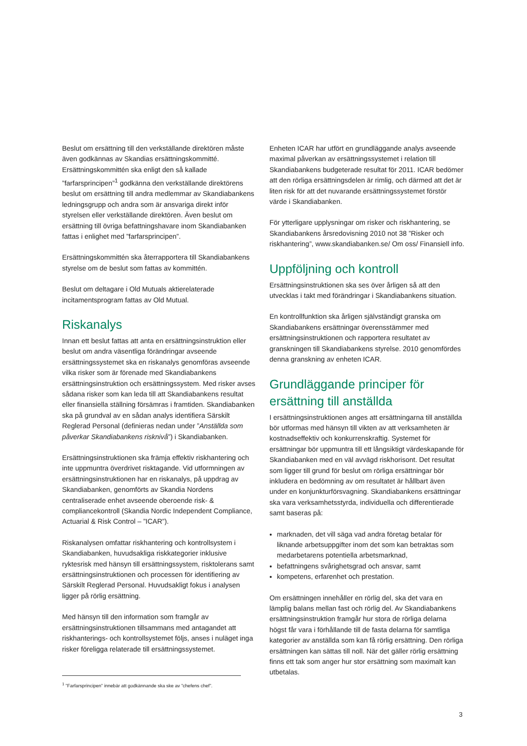Beslut om ersättning till den verkställande direktören måste även godkännas av Skandias ersättningskommitté. Ersättningskommittén ska enligt den så kallade ”farfarsprincipen”<sup>1</sup> godkänna den verkställande direktörens beslut om ersättning till andra medlemmar av Skandiabankens ledningsgrupp och andra som är ansvariga direkt inför styrelsen eller verkställande direktören. Även beslut om ersättning till övriga befattningshavare inom Skandiabanken fattas i enlighet med ”farfarsprincipen”.
Ersättningskommittén ska återrapportera till Skandiabankens styrelse om de beslut som fattas av kommittén.
Beslut om deltagare i Old Mutuals aktierelaterade incitamentsprogram fattas av Old Mutual.
Riskanalys
Innan ett beslut fattas att anta en ersättningsinstruktion eller beslut om andra väsentliga förändringar avseende ersättningssystemet ska en riskanalys genomföras avseende vilka risker som är förenade med Skandiabankens ersättningsinstruktion och ersättningssystem. Med risker avses sådana risker som kan leda till att Skandiabankens resultat eller finansiella ställning försämras i framtiden. Skandiabanken ska på grundval av en sådan analys identifiera Särskilt Reglerad Personal (definieras nedan under ”Anställda som påverkar Skandiabankens risknivå”) i Skandiabanken.
Ersättningsinstruktionen ska främja effektiv riskhantering och inte uppmuntra överdrivet risktagande. Vid utformningen av ersättningsinstruktionen har en riskanalys, på uppdrag av Skandiabanken, genomförts av Skandia Nordens centraliserade enhet avseende oberoende risk- & compliancekontroll (Skandia Nordic Independent Compliance, Actuarial & Risk Control – ”ICAR”).
Riskanalysen omfattar riskhantering och kontrollsystem i Skandiabanken, huvudsakliga riskkategorier inklusive ryktesrisk med hänsyn till ersättningssystem, risktolerans samt ersättningsinstruktionen och processen för identifiering av Särskilt Reglerad Personal. Huvudsakligt fokus i analysen ligger på rörlig ersättning.
Med hänsyn till den information som framgår av ersättningsinstruktionen tillsammans med antagandet att riskhanterings- och kontrollsystemet följs, anses i nuläget inga risker föreligga relaterade till ersättningssystemet.
<sup>1</sup> ”Farfarsprincipen” innebär att godkännande ska ske av ”chefens chef”.
Enheten ICAR har utfört en grundläggande analys avseende maximal påverkan av ersättningssystemet i relation till Skandiabankens budgeterade resultat för 2011. ICAR bedömer att den rörliga ersättningsdelen är rimlig, och därmed att det är liten risk för att det nuvarande ersättningssystemet förstör värde i Skandiabanken.
För ytterligare upplysningar om risker och riskhantering, se Skandiabankens årsredovisning 2010 not 38 ”Risker och riskhantering”, www.skandiabanken.se/ Om oss/ Finansiell info.
Uppföljning och kontroll
Ersättningsinstruktionen ska ses över årligen så att den utvecklas i takt med förändringar i Skandiabankens situation.
En kontrollfunktion ska årligen självständigt granska om Skandiabankens ersättningar överensstämmer med ersättningsinstruktionen och rapportera resultatet av granskningen till Skandiabankens styrelse. 2010 genomfördes denna granskning av enheten ICAR.
Grundläggande principer för ersättning till anställda
I ersättningsinstruktionen anges att ersättningarna till anställda bör utformas med hänsyn till vikten av att verksamheten är kostnadseffektiv och konkurrenskraftig. Systemet för ersättningar bör uppmuntra till ett långsiktigt värdeskapande för Skandiabanken med en väl avvägd riskhorisont. Det resultat som ligger till grund för beslut om rörliga ersättningar bör inkludera en bedömning av om resultatet är hållbart även under en konjunkturförsvagning. Skandiabankens ersättningar ska vara verksamhetsstyrda, individuella och differentierade samt baseras på:
marknaden, det vill säga vad andra företag betalar för liknande arbetsuppgifter inom det som kan betraktas som medarbetarens potentiella arbetsmarknad,
befattningens svårighetsgrad och ansvar, samt
kompetens, erfarenhet och prestation.
Om ersättningen innehåller en rörlig del, ska det vara en lämplig balans mellan fast och rörlig del. Av Skandiabankens ersättningsinstruktion framgår hur stora de rörliga delarna högst får vara i förhållande till de fasta delarna för samtliga kategorier av anställda som kan få rörlig ersättning. Den rörliga ersättningen kan sättas till noll. När det gäller rörlig ersättning finns ett tak som anger hur stor ersättning som maximalt kan utbetalas.
3